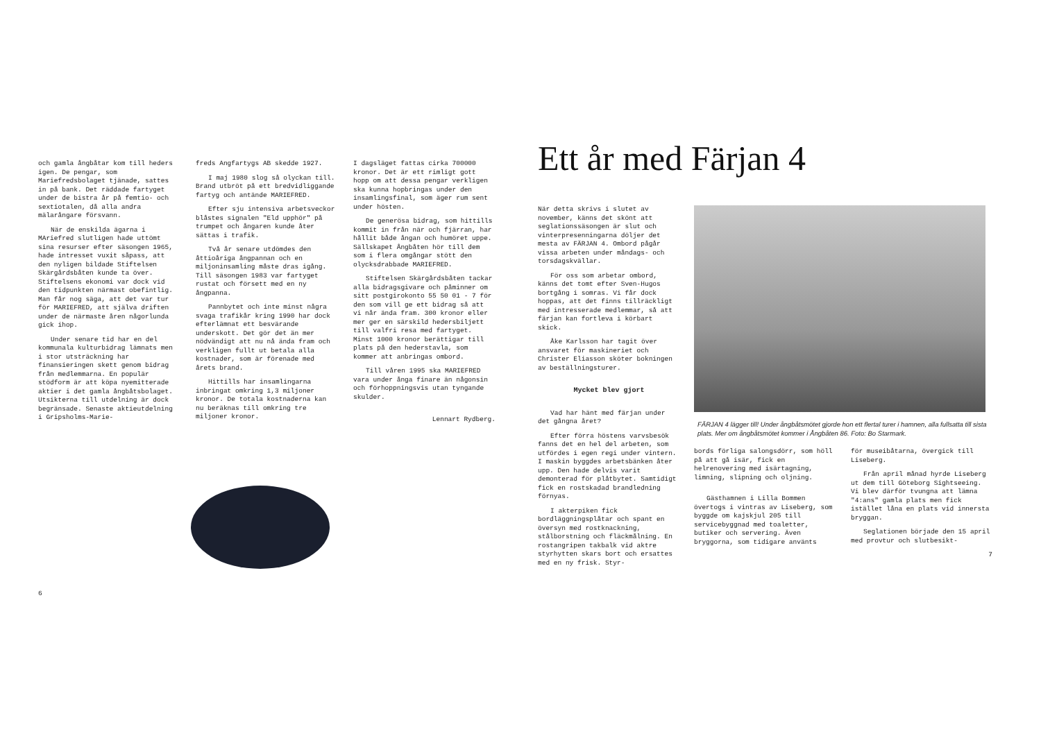och gamla ångbåtar kom till heders igen. De pengar, som Mariefredsbolaget tjänade, sattes in på bank. Det räddade fartyget under de bistra år på femtio- och sextiotalen, då alla andra mälarångare försvann.
När de enskilda ägarna i MAriefred slutligen hade uttömt sina resurser efter säsongen 1965, hade intresset vuxit såpass, att den nyligen bildade Stiftelsen Skärgårdsbåten kunde ta över. Stiftelsens ekonomi var dock vid den tidpunkten närmast obefintlig. Man får nog säga, att det var tur för MARIEFRED, att själva driften under de närmaste åren någorlunda gick ihop.
Under senare tid har en del kommunala kulturbidrag lämnats men i stor utsträckning har finansieringen skett genom bidrag från medlemmarna. En populär stödform är att köpa nyemitterade aktier i det gamla ångbåtsbolaget. Utsikterna till utdelning är dock begränsade. Senaste aktieutdelning i Gripsholms-Marie-
freds Angfartygs AB skedde 1927.
I maj 1980 slog så olyckan till. Brand utbröt på ett bredvidliggande fartyg och antände MARIEFRED.
Efter sju intensiva arbetsveckor blåstes signalen "Eld upphör" på trumpet och ångaren kunde åter sättas i trafik.
Två år senare utdömdes den åttioåriga ångpannan och en miljoninsamling måste dras igång. Till säsongen 1983 var fartyget rustat och försett med en ny ångpanna.
Pannbytet och inte minst några svaga trafikår kring 1990 har dock efterlämnat ett besvärande underskott. Det gör det än mer nödvändigt att nu nå ända fram och verkligen fullt ut betala alla kostnader, som är förenade med årets brand.
Hittills har insamlingarna inbringat omkring 1,3 miljoner kronor. De totala kostnaderna kan nu beräknas till omkring tre miljoner kronor.
I dagsläget fattas cirka 700000 kronor. Det är ett rimligt gott hopp om att dessa pengar verkligen ska kunna hopbringas under den insamlingsfinal, som äger rum sent under hösten.
De generösa bidrag, som hittills kommit in från när och fjärran, har hållit både ångan och humöret uppe. Sällskapet Ångbåten hör till dem som i flera omgångar stött den olycksdrabbade MARIEFRED.
Stiftelsen Skärgårdsbåten tackar alla bidragsgivare och påminner om sitt postgirokonto 55 50 01 - 7 för den som vill ge ett bidrag så att vi når ända fram. 300 kronor eller mer ger en särskild hedersbiljett till valfri resa med fartyget. Minst 1000 kronor berättigar till plats på den hederstavla, som kommer att anbringas ombord.
Till våren 1995 ska MARIEFRED vara under ånga finare än någonsin och förhoppningsvis utan tyngande skulder.
Lennart Rydberg.
6
Ett år med Färjan 4
När detta skrivs i slutet av november, känns det skönt att seglationssäsongen är slut och vinterpresenningarna döljer det mesta av FÄRJAN 4. Ombord pågår vissa arbeten under måndags- och torsdagskvällar.
För oss som arbetar ombord, känns det tomt efter Sven-Hugos bortgång i somras. Vi får dock hoppas, att det finns tillräckligt med intresserade medlemmar, så att färjan kan fortleva i körbart skick.
Åke Karlsson har tagit över ansvaret för maskineriet och Christer Eliasson sköter bokningen av beställningsturer.
Mycket blev gjort
Vad har hänt med färjan under det gångna året?
Efter förra höstens varvsbesök fanns det en hel del arbeten, som utfördes i egen regi under vintern. I maskin byggdes arbetsbänken åter upp. Den hade delvis varit demonterad för plåtbytet. Samtidigt fick en rostskadad brandledning förnyas.
I akterpiken fick bordläggningsplåtar och spant en översyn med rostknackning, stålborstning och fläckmålning. En rostangripen takbalk vid aktre styrhytten skars bort och ersattes med en ny frisk. Styr-
FÄRJAN 4 lägger till! Under ångbåtsmötet gjorde hon ett flertal turer i hamnen, alla fullsatta till sista plats. Mer om ångbåtsmötet kommer i Ångbåten 86. Foto: Bo Starmark.
bords förliga salongsdörr, som höll på att gå isär, fick en helrenovering med isärtagning, limning, slipning och oljning.
Gästhamnen i Lilla Bommen övertogs i vintras av Liseberg, som byggde om kajskjul 205 till servicebyggnad med toaletter, butiker och servering. Även bryggorna, som tidigare använts
för museibåtarna, övergick till Liseberg.
Från april månad hyrde Liseberg ut dem till Göteborg Sightseeing. Vi blev därför tvungna att lämna "4:ans" gamla plats men fick istället låna en plats vid innersta bryggan.
Seglationen började den 15 april med provtur och slutbesikt-
7